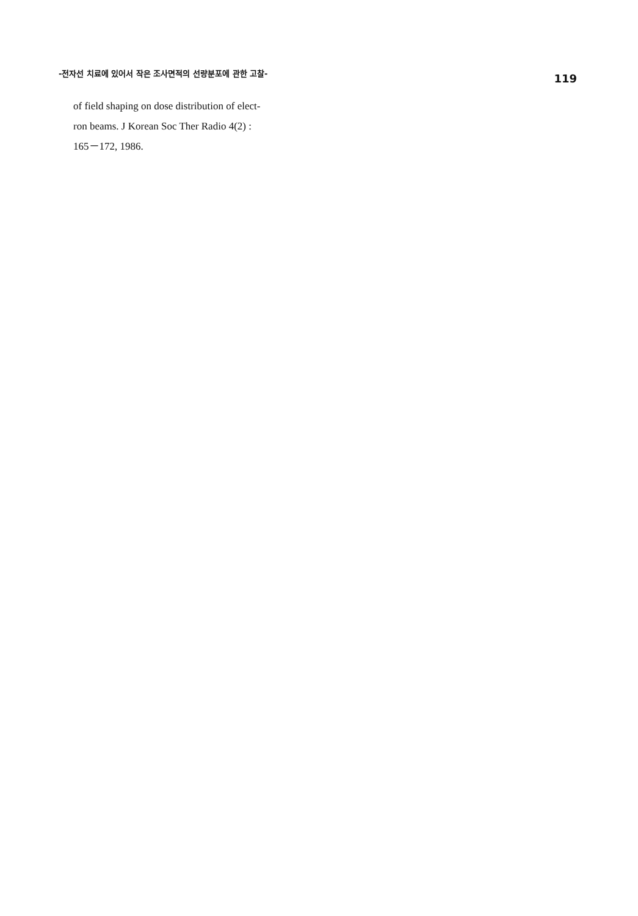-전자선 치료에 있어서 작은 조사면적의 선량분포에 관한 고찰- 119
of field shaping on dose distribution of elect-
ron beams. J Korean Soc Ther Radio 4(2) :
165－172, 1986.